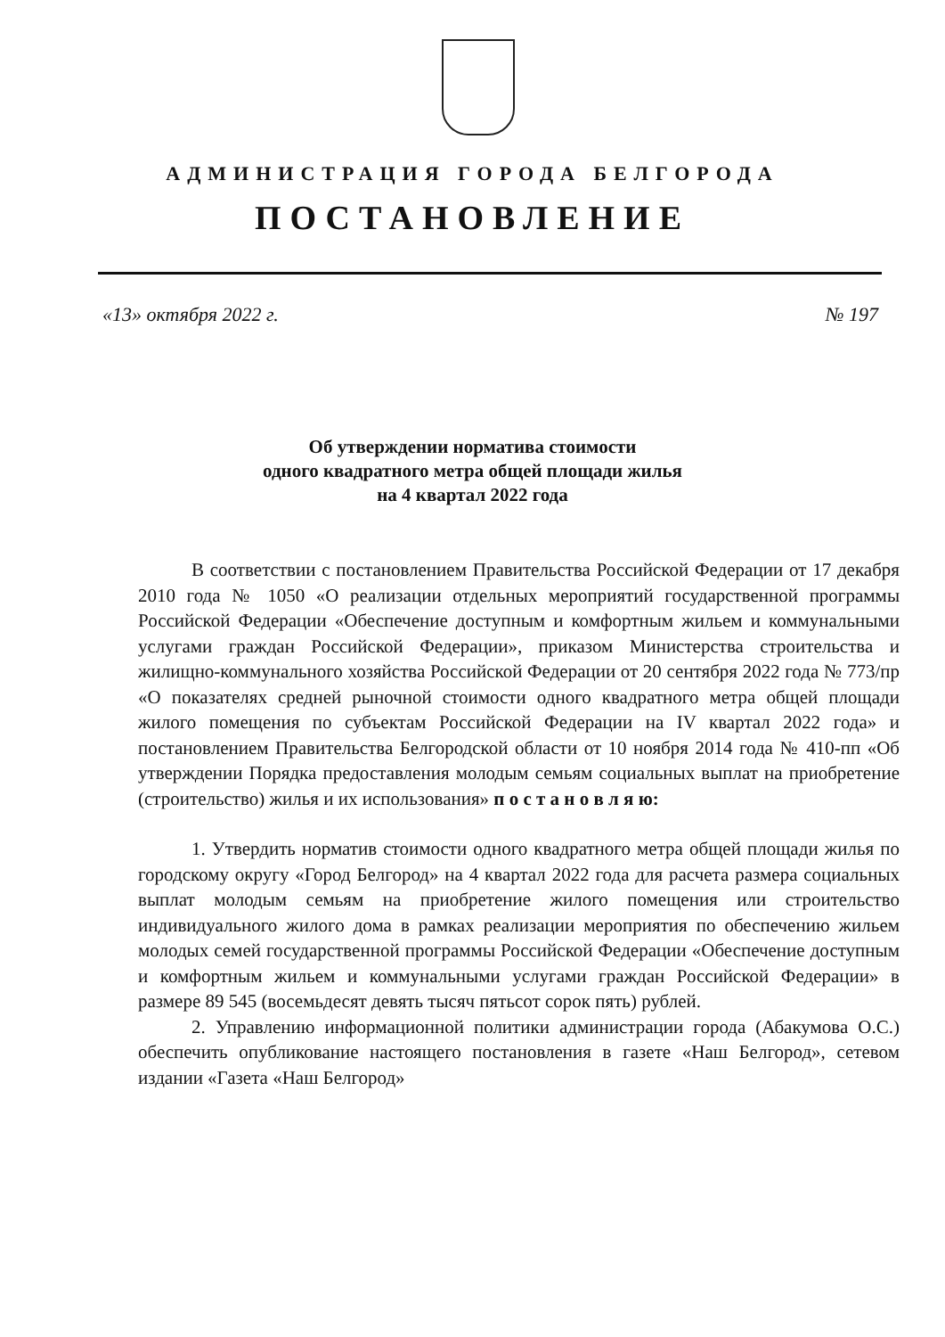АДМИНИСТРАЦИЯ ГОРОДА БЕЛГОРОДА
ПОСТАНОВЛЕНИЕ
«13» октября 2022 г. № 197
Об утверждении норматива стоимости
одного квадратного метра общей площади жилья
на 4 квартал 2022 года
В соответствии с постановлением Правительства Российской Федерации от 17 декабря 2010 года № 1050 «О реализации отдельных мероприятий государственной программы Российской Федерации «Обеспечение доступным и комфортным жильем и коммунальными услугами граждан Российской Федерации», приказом Министерства строительства и жилищно-коммунального хозяйства Российской Федерации от 20 сентября 2022 года № 773/пр «О показателях средней рыночной стоимости одного квадратного метра общей площади жилого помещения по субъектам Российской Федерации на IV квартал 2022 года» и постановлением Правительства Белгородской области от 10 ноября 2014 года № 410-пп «Об утверждении Порядка предоставления молодым семьям социальных выплат на приобретение (строительство) жилья и их использования» п о с т а н о в л я ю:
1. Утвердить норматив стоимости одного квадратного метра общей площади жилья по городскому округу «Город Белгород» на 4 квартал 2022 года для расчета размера социальных выплат молодым семьям на приобретение жилого помещения или строительство индивидуального жилого дома в рамках реализации мероприятия по обеспечению жильем молодых семей государственной программы Российской Федерации «Обеспечение доступным и комфортным жильем и коммунальными услугами граждан Российской Федерации» в размере 89 545 (восемьдесят девять тысяч пятьсот сорок пять) рублей.
2. Управлению информационной политики администрации города (Абакумова О.С.) обеспечить опубликование настоящего постановления в газете «Наш Белгород», сетевом издании «Газета «Наш Белгород»